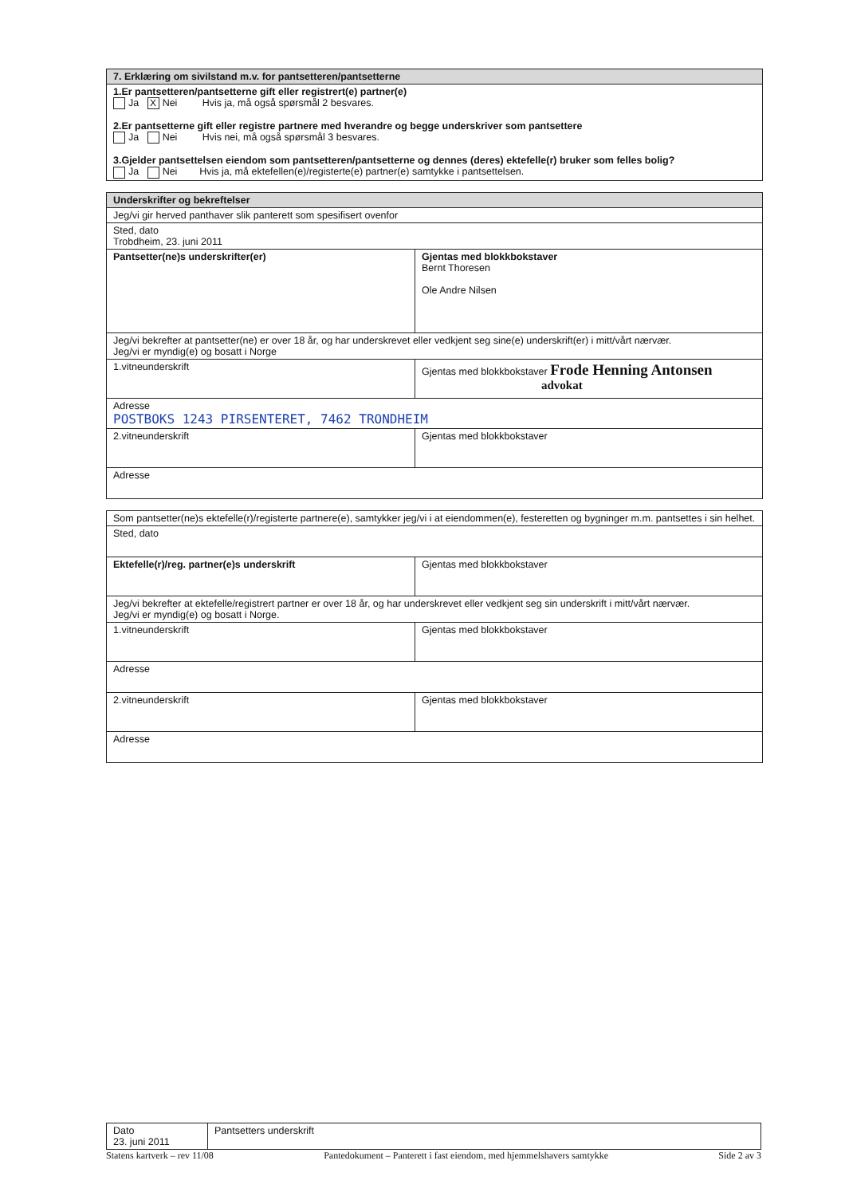| 7. Erklæring om sivilstand m.v. for pantsetteren/pantsetterne |
| 1.Er pantsetteren/pantsetterne gift eller registrert(e) partner(e) Ja X Nei Hvis ja, må også spørsmål 2 besvares. 2.Er pantsetterne gift eller registre partnere med hverandre og begge underskriver som pantsettere Ja Nei Hvis nei, må også spørsmål 3 besvares. 3.Gjelder pantsettelsen eiendom som pantsetteren/pantsetterne og dennes (deres) ektefelle(r) bruker som felles bolig? Ja Nei Hvis ja, må ektefellen(e)/registerte(e) partner(e) samtykke i pantsettelsen. |
| Underskrifter og bekreftelser | |
| Jeg/vi gir herved panthaver slik panterett som spesifisert ovenfor | |
| Sted, dato Trobdheim, 23. juni 2011 | |
| Pantsetter(ne)s underskrifter(er) | Gjentas med blokkbokstaver Bernt Thoresen Ole Andre Nilsen |
| Jeg/vi bekrefter at pantsetter(ne) er over 18 år, og har underskrevet eller vedkjent seg sine(e) underskrift(er) i mitt/vårt nærvær. Jeg/vi er myndig(e) og bosatt i Norge | |
| 1.vitneunderskrift | Gjentas med blokkbokstaver Frode Henning Antonsen advokat |
| Adresse POSTBOKS 1243 PIRSENTERET, 7462 TRONDHEIM | |
| 2.vitneunderskrift | Gjentas med blokkbokstaver |
| Adresse | |
| Som pantsetter(ne)s ektefelle(r)/registerte partnere(e), samtykker jeg/vi i at eiendommen(e), festeretten og bygninger m.m. pantsettes i sin helhet. | |
| Sted, dato | |
| Ektefelle(r)/reg. partner(e)s underskrift | Gjentas med blokkbokstaver |
| Jeg/vi bekrefter at ektefelle/registrert partner er over 18 år, og har underskrevet eller vedkjent seg sin underskrift i mitt/vårt nærvær. Jeg/vi er myndig(e) og bosatt i Norge. | |
| 1.vitneunderskrift | Gjentas med blokkbokstaver |
| Adresse | |
| 2.vitneunderskrift | Gjentas med blokkbokstaver |
| Adresse | |
| Dato 23. juni 2011 | Pantsetters underskrift |
Statens kartverk – rev 11/08 Pantedokument – Panterett i fast eiendom, med hjemmelshavers samtykke Side 2 av 3